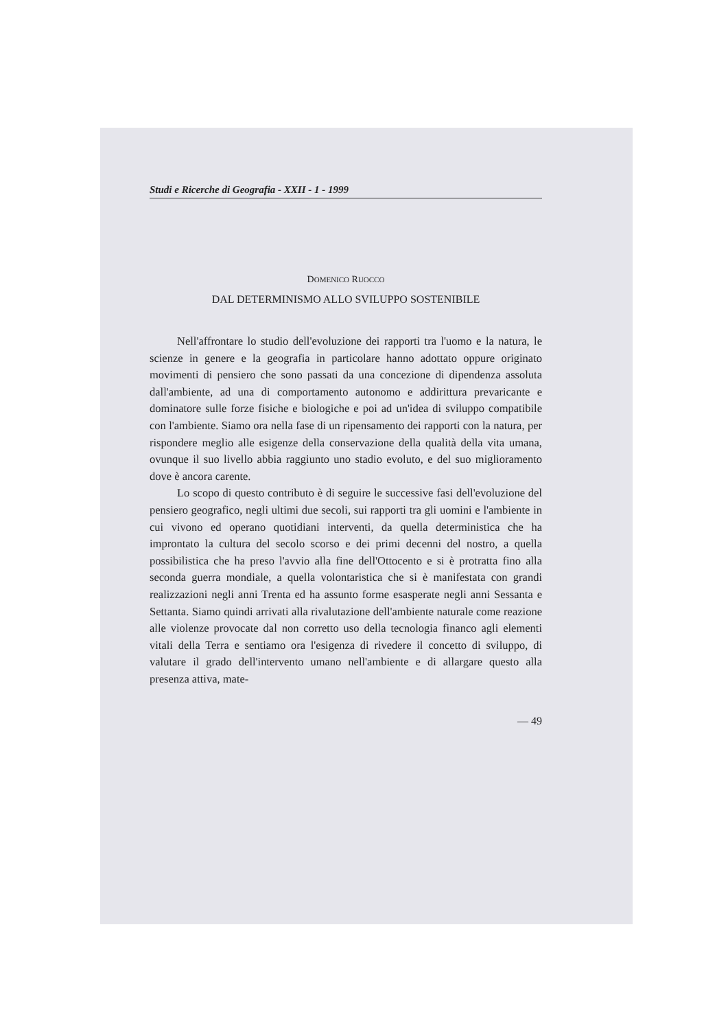Studi e Ricerche di Geografia - XXII - 1 - 1999
DOMENICO RUOCCO
DAL DETERMINISMO ALLO SVILUPPO SOSTENIBILE
Nell'affrontare lo studio dell'evoluzione dei rapporti tra l'uomo e la natura, le scienze in genere e la geografia in particolare hanno adottato oppure originato movimenti di pensiero che sono passati da una concezione di dipendenza assoluta dall'ambiente, ad una di comportamento autonomo e addirittura prevaricante e dominatore sulle forze fisiche e biologiche e poi ad un'idea di sviluppo compatibile con l'ambiente. Siamo ora nella fase di un ripensamento dei rapporti con la natura, per rispondere meglio alle esigenze della conservazione della qualità della vita umana, ovunque il suo livello abbia raggiunto uno stadio evoluto, e del suo miglioramento dove è ancora carente.
Lo scopo di questo contributo è di seguire le successive fasi dell'evoluzione del pensiero geografico, negli ultimi due secoli, sui rapporti tra gli uomini e l'ambiente in cui vivono ed operano quotidiani interventi, da quella deterministica che ha improntato la cultura del secolo scorso e dei primi decenni del nostro, a quella possibilistica che ha preso l'avvio alla fine dell'Ottocento e si è protratta fino alla seconda guerra mondiale, a quella volontaristica che si è manifestata con grandi realizzazioni negli anni Trenta ed ha assunto forme esasperate negli anni Sessanta e Settanta. Siamo quindi arrivati alla rivalutazione dell'ambiente naturale come reazione alle violenze provocate dal non corretto uso della tecnologia financo agli elementi vitali della Terra e sentiamo ora l'esigenza di rivedere il concetto di sviluppo, di valutare il grado dell'intervento umano nell'ambiente e di allargare questo alla presenza attiva, mate-
— 49